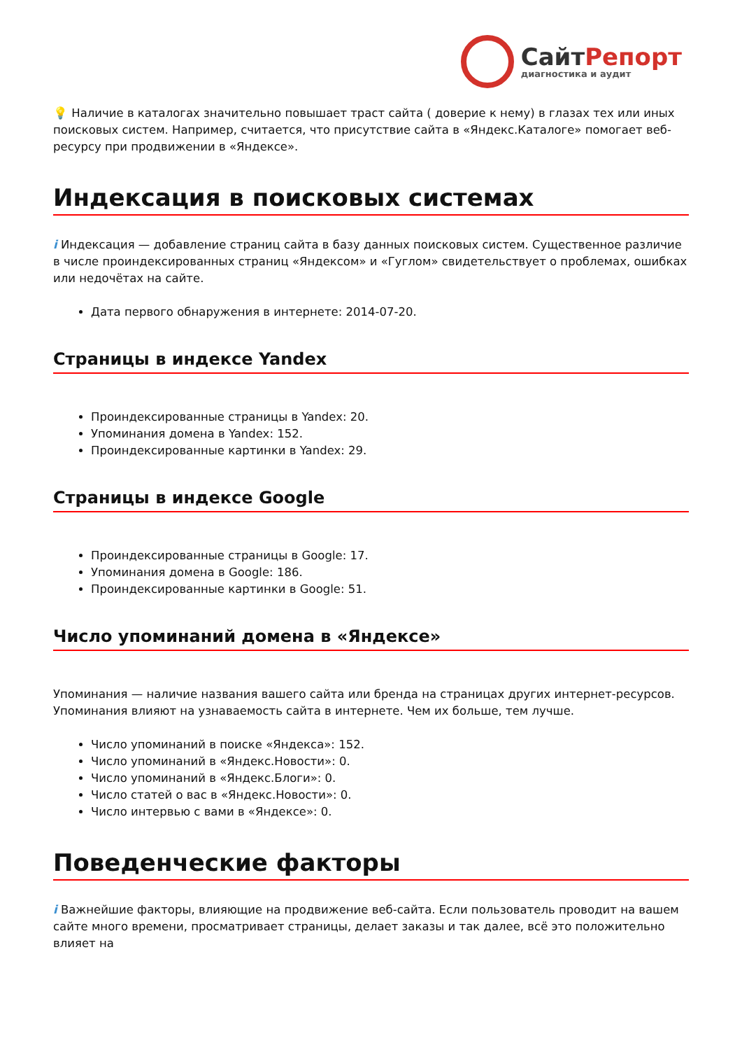СайтРепорт
диагностика и аудит
💡 Наличие в каталогах значительно повышает траст сайта ( доверие к нему) в глазах тех или иных поисковых систем. Например, считается, что присутствие сайта в «Яндекс.Каталоге» помогает веб-ресурсу при продвижении в «Яндексе».
Индексация в поисковых системах
i Индексация — добавление страниц сайта в базу данных поисковых систем. Существенное различие в числе проиндексированных страниц «Яндексом» и «Гуглом» свидетельствует о проблемах, ошибках или недочётах на сайте.
Дата первого обнаружения в интернете: 2014-07-20.
Страницы в индексе Yandex
Проиндексированные страницы в Yandex: 20.
Упоминания домена в Yandex: 152.
Проиндексированные картинки в Yandex: 29.
Страницы в индексе Google
Проиндексированные страницы в Google: 17.
Упоминания домена в Google: 186.
Проиндексированные картинки в Google: 51.
Число упоминаний домена в «Яндексе»
Упоминания — наличие названия вашего сайта или бренда на страницах других интернет-ресурсов. Упоминания влияют на узнаваемость сайта в интернете. Чем их больше, тем лучше.
Число упоминаний в поиске «Яндекса»: 152.
Число упоминаний в «Яндекс.Новости»: 0.
Число упоминаний в «Яндекс.Блоги»: 0.
Число статей о вас в «Яндекс.Новости»: 0.
Число интервью с вами в «Яндексе»: 0.
Поведенческие факторы
i Важнейшие факторы, влияющие на продвижение веб-сайта. Если пользователь проводит на вашем сайте много времени, просматривает страницы, делает заказы и так далее, всё это положительно влияет на